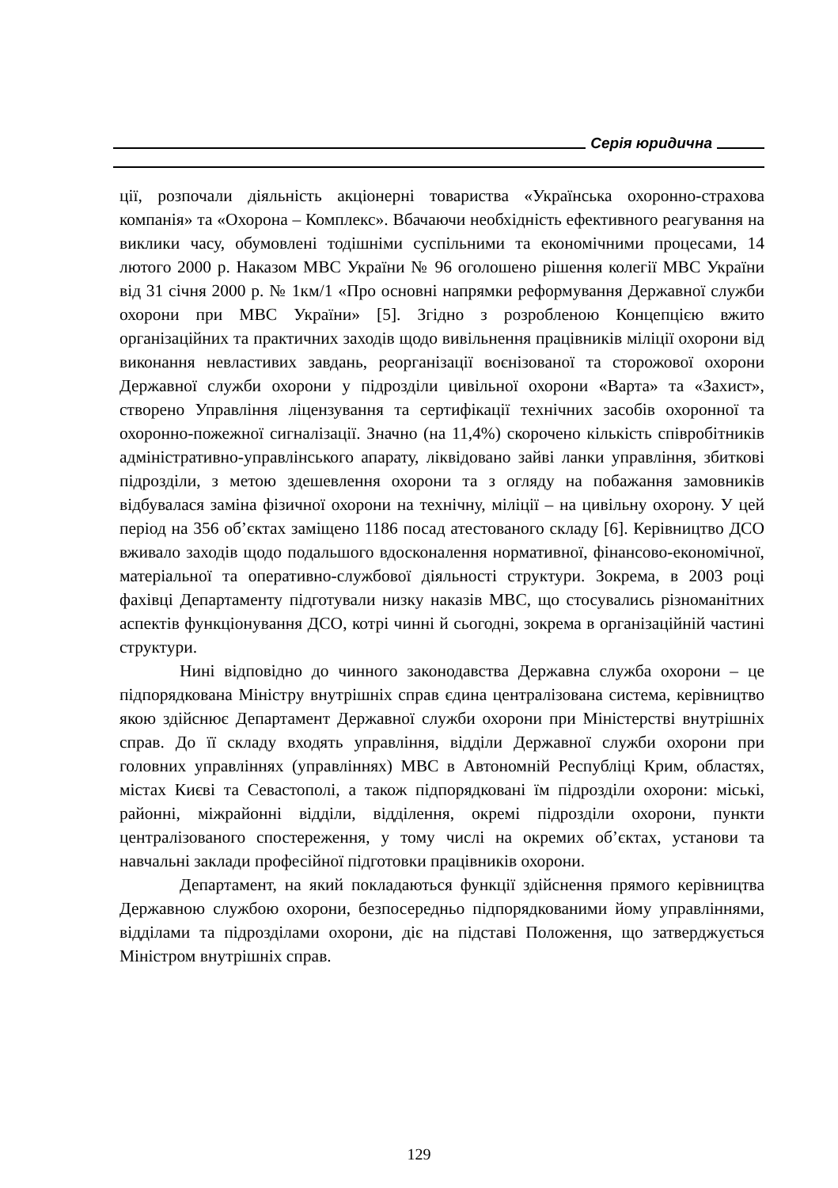Серія юридична
ції, розпочали діяльність акціонерні товариства «Українська охоронно-страхова компанія» та «Охорона – Комплекс». Вбачаючи необхідність ефективного реагування на виклики часу, обумовлені тодішніми суспільними та економічними процесами, 14 лютого 2000 р. Наказом МВС України № 96 оголошено рішення колегії МВС України від 31 січня 2000 р. № 1км/1 «Про основні напрямки реформування Державної служби охорони при МВС України» [5]. Згідно з розробленою Концепцією вжито організаційних та практичних заходів щодо вивільнення працівників міліції охорони від виконання невластивих завдань, реорганізації воєнізованої та сторожової охорони Державної служби охорони у підрозділи цивільної охорони «Варта» та «Захист», створено Управління ліцензування та сертифікації технічних засобів охоронної та охоронно-пожежної сигналізації. Значно (на 11,4%) скорочено кількість співробітників адміністративно-управлінського апарату, ліквідовано зайві ланки управління, збиткові підрозділи, з метою здешевлення охорони та з огляду на побажання замовників відбувалася заміна фізичної охорони на технічну, міліції – на цивільну охорону. У цей період на 356 об’єктах заміщено 1186 посад атестованого складу [6]. Керівництво ДСО вживало заходів щодо подальшого вдосконалення нормативної, фінансово-економічної, матеріальної та оперативно-службової діяльності структури. Зокрема, в 2003 році фахівці Департаменту підготували низку наказів МВС, що стосувались різноманітних аспектів функціонування ДСО, котрі чинні й сьогодні, зокрема в організаційній частині структури.
Нині відповідно до чинного законодавства Державна служба охорони – це підпорядкована Міністру внутрішніх справ єдина централізована система, керівництво якою здійснює Департамент Державної служби охорони при Міністерстві внутрішніх справ. До її складу входять управління, відділи Державної служби охорони при головних управліннях (управліннях) МВС в Автономній Республіці Крим, областях, містах Києві та Севастополі, а також підпорядковані їм підрозділи охорони: міські, районні, міжрайонні відділи, відділення, окремі підрозділи охорони, пункти централізованого спостереження, у тому числі на окремих об’єктах, установи та навчальні заклади професійної підготовки працівників охорони.
Департамент, на який покладаються функції здійснення прямого керівництва Державною службою охорони, безпосередньо підпорядкованими йому управліннями, відділами та підрозділами охорони, діє на підставі Положення, що затверджується Міністром внутрішніх справ.
129